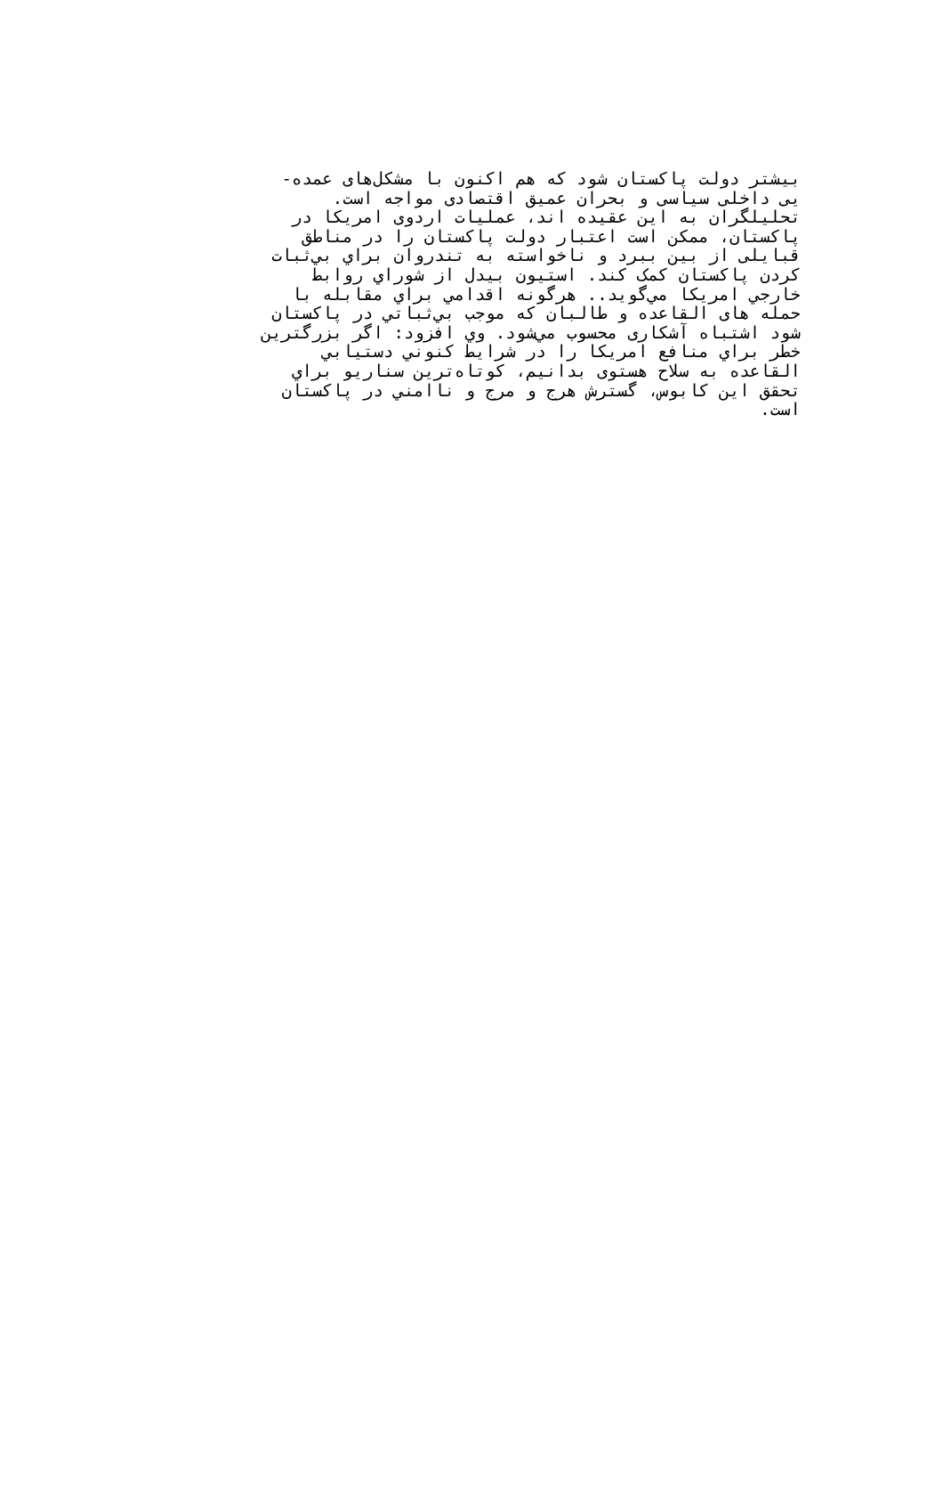بیشتر دولت پاکستان شود که هم اکنون با مشکل‌های عمده-
یی داخلی سیاسی و بحران عمیق اقتصادی مواجه است.
تحلیلگران به این عقیده اند، عملیات اردوی امریکا در
پاکستان، ممکن است اعتبار دولت پاکستان را در مناطق
قبایلی از بین ببرد و ناخواسته به تندروان براي بي‌ثبات
کردن پاکستان کمک کند. استیون بیدل از شوراي روابط
خارجي امریکا مي‌گوید.. هرگونه اقدامي براي مقابله با
حمله های القاعده و طالبان که موجب بي‌ثباتي در پاکستان
شود اشتباه آشکاری محسوب مي‌شود. وي افزود: اگر بزرگترین
خطر براي منافع امریکا را در شرایط کنوني دستیابي
القاعده به سلاح هستوی بدانیم، کوتاه‌ترین سناریو براي
تحقق این کابوس، گسترش هرج و مرج و ناامني در پاکستان
است.